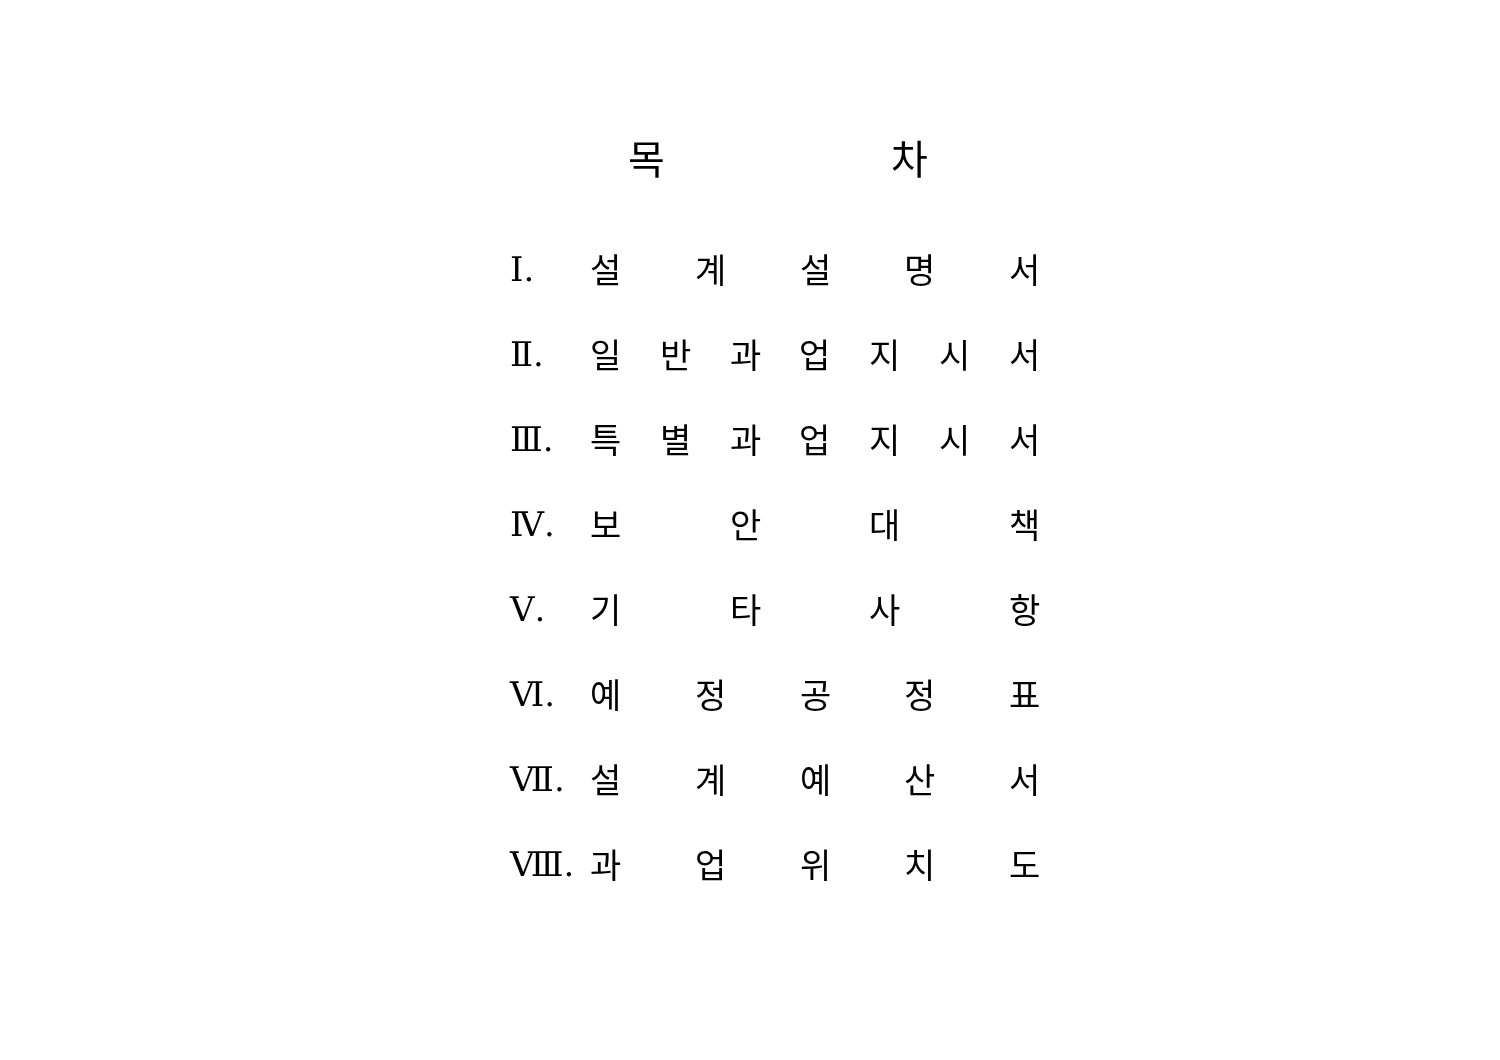목 차
Ⅰ. 설 계 설 명 서
Ⅱ. 일 반 과 업 지 시 서
Ⅲ. 특 별 과 업 지 시 서
Ⅳ. 보 안 대 책
Ⅴ. 기 타 사 항
Ⅵ. 예 정 공 정 표
Ⅶ. 설 계 예 산 서
Ⅷ. 과 업 위 치 도